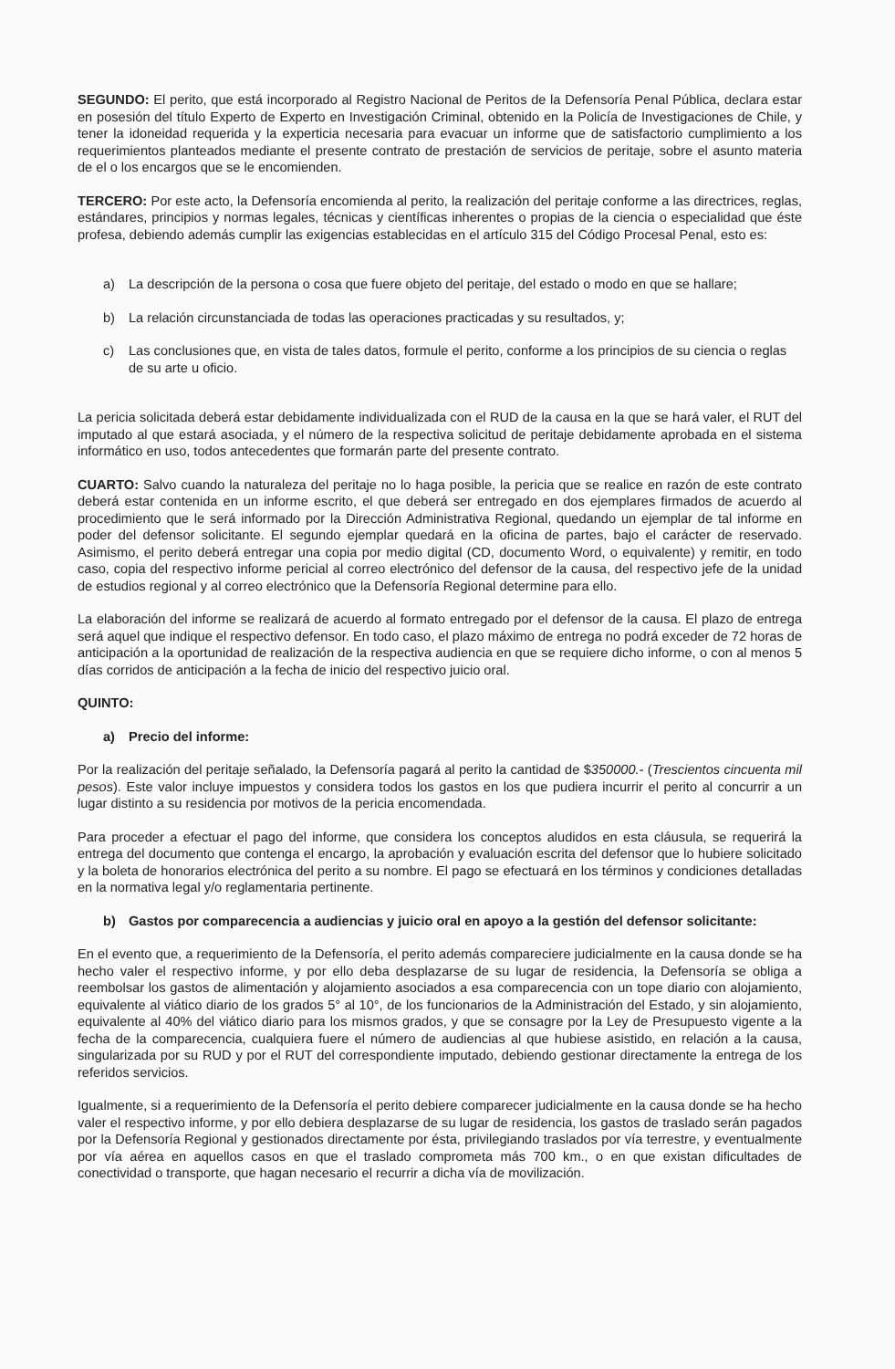SEGUNDO: El perito, que está incorporado al Registro Nacional de Peritos de la Defensoría Penal Pública, declara estar en posesión del título Experto de Experto en Investigación Criminal, obtenido en la Policía de Investigaciones de Chile, y tener la idoneidad requerida y la experticia necesaria para evacuar un informe que de satisfactorio cumplimiento a los requerimientos planteados mediante el presente contrato de prestación de servicios de peritaje, sobre el asunto materia de el o los encargos que se le encomienden.
TERCERO: Por este acto, la Defensoría encomienda al perito, la realización del peritaje conforme a las directrices, reglas, estándares, principios y normas legales, técnicas y científicas inherentes o propias de la ciencia o especialidad que éste profesa, debiendo además cumplir las exigencias establecidas en el artículo 315 del Código Procesal Penal, esto es:
a) La descripción de la persona o cosa que fuere objeto del peritaje, del estado o modo en que se hallare;
b) La relación circunstanciada de todas las operaciones practicadas y su resultados, y;
c) Las conclusiones que, en vista de tales datos, formule el perito, conforme a los principios de su ciencia o reglas de su arte u oficio.
La pericia solicitada deberá estar debidamente individualizada con el RUD de la causa en la que se hará valer, el RUT del imputado al que estará asociada, y el número de la respectiva solicitud de peritaje debidamente aprobada en el sistema informático en uso, todos antecedentes que formarán parte del presente contrato.
CUARTO: Salvo cuando la naturaleza del peritaje no lo haga posible, la pericia que se realice en razón de este contrato deberá estar contenida en un informe escrito, el que deberá ser entregado en dos ejemplares firmados de acuerdo al procedimiento que le será informado por la Dirección Administrativa Regional, quedando un ejemplar de tal informe en poder del defensor solicitante. El segundo ejemplar quedará en la oficina de partes, bajo el carácter de reservado. Asimismo, el perito deberá entregar una copia por medio digital (CD, documento Word, o equivalente) y remitir, en todo caso, copia del respectivo informe pericial al correo electrónico del defensor de la causa, del respectivo jefe de la unidad de estudios regional y al correo electrónico que la Defensoría Regional determine para ello.
La elaboración del informe se realizará de acuerdo al formato entregado por el defensor de la causa. El plazo de entrega será aquel que indique el respectivo defensor. En todo caso, el plazo máximo de entrega no podrá exceder de 72 horas de anticipación a la oportunidad de realización de la respectiva audiencia en que se requiere dicho informe, o con al menos 5 días corridos de anticipación a la fecha de inicio del respectivo juicio oral.
QUINTO:
a) Precio del informe:
Por la realización del peritaje señalado, la Defensoría pagará al perito la cantidad de $350000.- (Trescientos cincuenta mil pesos). Este valor incluye impuestos y considera todos los gastos en los que pudiera incurrir el perito al concurrir a un lugar distinto a su residencia por motivos de la pericia encomendada.
Para proceder a efectuar el pago del informe, que considera los conceptos aludidos en esta cláusula, se requerirá la entrega del documento que contenga el encargo, la aprobación y evaluación escrita del defensor que lo hubiere solicitado y la boleta de honorarios electrónica del perito a su nombre. El pago se efectuará en los términos y condiciones detalladas en la normativa legal y/o reglamentaria pertinente.
b) Gastos por comparecencia a audiencias y juicio oral en apoyo a la gestión del defensor solicitante:
En el evento que, a requerimiento de la Defensoría, el perito además compareciere judicialmente en la causa donde se ha hecho valer el respectivo informe, y por ello deba desplazarse de su lugar de residencia, la Defensoría se obliga a reembolsar los gastos de alimentación y alojamiento asociados a esa comparecencia con un tope diario con alojamiento, equivalente al viático diario de los grados 5° al 10°, de los funcionarios de la Administración del Estado, y sin alojamiento, equivalente al 40% del viático diario para los mismos grados, y que se consagre por la Ley de Presupuesto vigente a la fecha de la comparecencia, cualquiera fuere el número de audiencias al que hubiese asistido, en relación a la causa, singularizada por su RUD y por el RUT del correspondiente imputado, debiendo gestionar directamente la entrega de los referidos servicios.
Igualmente, si a requerimiento de la Defensoría el perito debiere comparecer judicialmente en la causa donde se ha hecho valer el respectivo informe, y por ello debiera desplazarse de su lugar de residencia, los gastos de traslado serán pagados por la Defensoría Regional y gestionados directamente por ésta, privilegiando traslados por vía terrestre, y eventualmente por vía aérea en aquellos casos en que el traslado comprometa más 700 km., o en que existan dificultades de conectividad o transporte, que hagan necesario el recurrir a dicha vía de movilización.